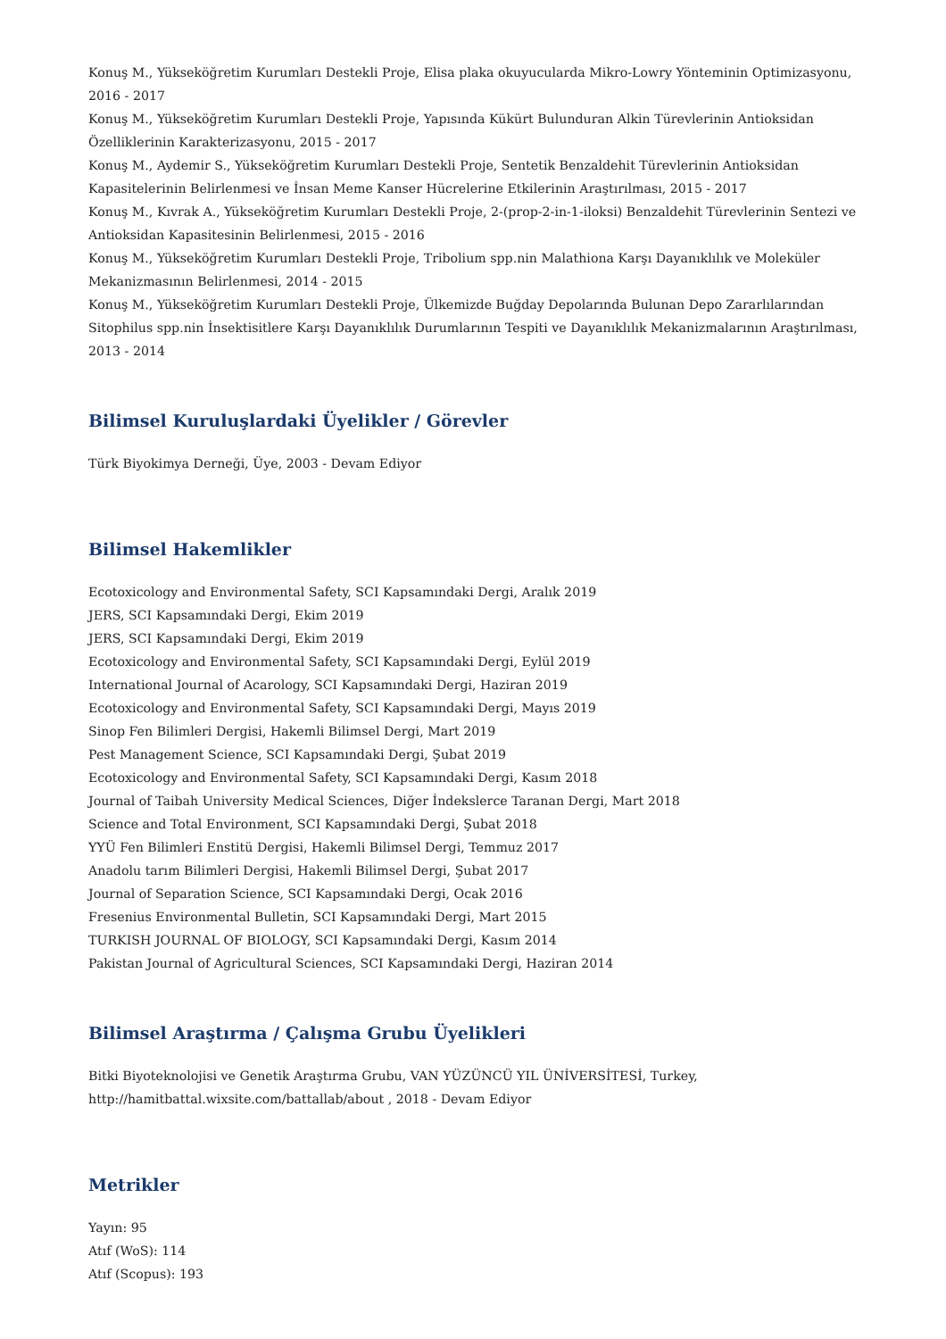Konuş M., Yükseköğretim Kurumları Destekli Proje, Elisa plaka okuyucularda Mikro-Lowry Yönteminin Optimizasyonu, 2016 - 2017
Konuş M., Yükseköğretim Kurumları Destekli Proje, Yapısında Kükürt Bulunduran Alkin Türevlerinin Antioksidan Özelliklerinin Karakterizasyonu, 2015 - 2017
Konuş M., Aydemir S., Yükseköğretim Kurumları Destekli Proje, Sentetik Benzaldehit Türevlerinin Antioksidan Kapasitelerinin Belirlenmesi ve İnsan Meme Kanser Hücrelerine Etkilerinin Araştırılması, 2015 - 2017
Konuş M., Kıvrak A., Yükseköğretim Kurumları Destekli Proje, 2-(prop-2-in-1-iloksi) Benzaldehit Türevlerinin Sentezi ve Antioksidan Kapasitesinin Belirlenmesi, 2015 - 2016
Konuş M., Yükseköğretim Kurumları Destekli Proje, Tribolium spp.nin Malathiona Karşı Dayanıklılık ve Moleküler Mekanizmasının Belirlenmesi, 2014 - 2015
Konuş M., Yükseköğretim Kurumları Destekli Proje, Ülkemizde Buğday Depolarında Bulunan Depo Zararlılarından Sitophilus spp.nin İnsektisitlere Karşı Dayanıklılık Durumlarının Tespiti ve Dayanıklılık Mekanizmalarının Araştırılması, 2013 - 2014
Bilimsel Kuruluşlardaki Üyelikler / Görevler
Türk Biyokimya Derneği, Üye, 2003 - Devam Ediyor
Bilimsel Hakemlikler
Ecotoxicology and Environmental Safety, SCI Kapsamındaki Dergi, Aralık 2019
JERS, SCI Kapsamındaki Dergi, Ekim 2019
JERS, SCI Kapsamındaki Dergi, Ekim 2019
Ecotoxicology and Environmental Safety, SCI Kapsamındaki Dergi, Eylül 2019
International Journal of Acarology, SCI Kapsamındaki Dergi, Haziran 2019
Ecotoxicology and Environmental Safety, SCI Kapsamındaki Dergi, Mayıs 2019
Sinop Fen Bilimleri Dergisi, Hakemli Bilimsel Dergi, Mart 2019
Pest Management Science, SCI Kapsamındaki Dergi, Şubat 2019
Ecotoxicology and Environmental Safety, SCI Kapsamındaki Dergi, Kasım 2018
Journal of Taibah University Medical Sciences, Diğer İndekslerce Taranan Dergi, Mart 2018
Science and Total Environment, SCI Kapsamındaki Dergi, Şubat 2018
YYÜ Fen Bilimleri Enstitü Dergisi, Hakemli Bilimsel Dergi, Temmuz 2017
Anadolu tarım Bilimleri Dergisi, Hakemli Bilimsel Dergi, Şubat 2017
Journal of Separation Science, SCI Kapsamındaki Dergi, Ocak 2016
Fresenius Environmental Bulletin, SCI Kapsamındaki Dergi, Mart 2015
TURKISH JOURNAL OF BIOLOGY, SCI Kapsamındaki Dergi, Kasım 2014
Pakistan Journal of Agricultural Sciences, SCI Kapsamındaki Dergi, Haziran 2014
Bilimsel Araştırma / Çalışma Grubu Üyelikleri
Bitki Biyoteknolojisi ve Genetik Araştırma Grubu, VAN YÜZÜNCÜ YIL ÜNİVERSİTESİ, Turkey,
http://hamitbattal.wixsite.com/battallab/about , 2018 - Devam Ediyor
Metrikler
Yayın: 95
Atıf (WoS): 114
Atıf (Scopus): 193